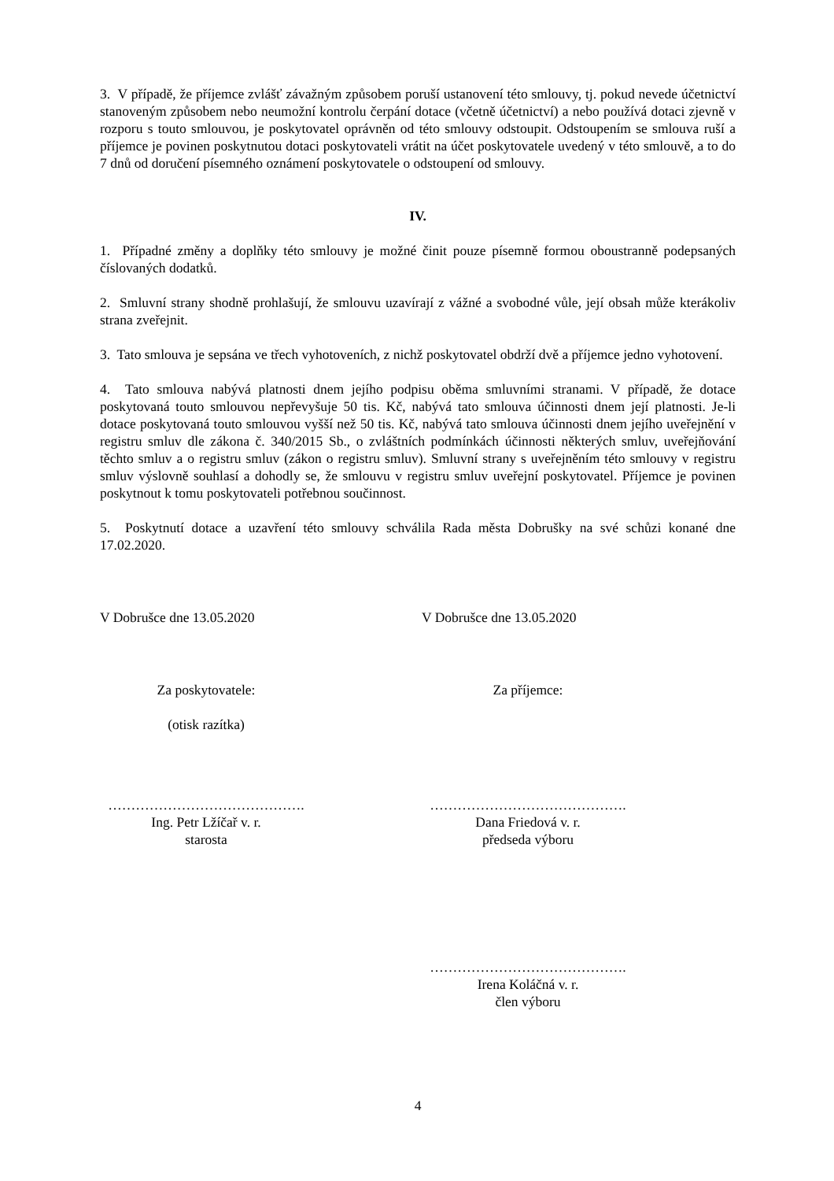3. V případě, že příjemce zvlášť závažným způsobem poruší ustanovení této smlouvy, tj. pokud nevede účetnictví stanoveným způsobem nebo neumožní kontrolu čerpání dotace (včetně účetnictví) a nebo používá dotaci zjevně v rozporu s touto smlouvou, je poskytovatel oprávněn od této smlouvy odstoupit. Odstoupením se smlouva ruší a příjemce je povinen poskytnutou dotaci poskytovateli vrátit na účet poskytovatele uvedený v této smlouvě, a to do 7 dnů od doručení písemného oznámení poskytovatele o odstoupení od smlouvy.
IV.
1. Případné změny a doplňky této smlouvy je možné činit pouze písemně formou oboustranně podepsaných číslovaných dodatků.
2. Smluvní strany shodně prohlašují, že smlouvu uzavírají z vážné a svobodné vůle, její obsah může kterákoliv strana zveřejnit.
3. Tato smlouva je sepsána ve třech vyhotoveních, z nichž poskytovatel obdrží dvě a příjemce jedno vyhotovení.
4. Tato smlouva nabývá platnosti dnem jejího podpisu oběma smluvními stranami. V případě, že dotace poskytovaná touto smlouvou nepřevyšuje 50 tis. Kč, nabývá tato smlouva účinnosti dnem její platnosti. Je-li dotace poskytovaná touto smlouvou vyšší než 50 tis. Kč, nabývá tato smlouva účinnosti dnem jejího uveřejnění v registru smluv dle zákona č. 340/2015 Sb., o zvláštních podmínkách účinnosti některých smluv, uveřejňování těchto smluv a o registru smluv (zákon o registru smluv). Smluvní strany s uveřejněním této smlouvy v registru smluv výslovně souhlasí a dohodly se, že smlouvu v registru smluv uveřejní poskytovatel. Příjemce je povinen poskytnout k tomu poskytovateli potřebnou součinnost.
5. Poskytnutí dotace a uzavření této smlouvy schválila Rada města Dobrušky na své schůzi konané dne 17.02.2020.
V Dobrušce dne 13.05.2020 V Dobrušce dne 13.05.2020
Za poskytovatele:
(otisk razítka)
Za příjemce:
…………………………………….
Ing. Petr Lžíčař v. r.
starosta
…………………………………….
Dana Friedová v. r.
předseda výboru
…………………………………….
Irena Koláčná v. r.
člen výboru
4